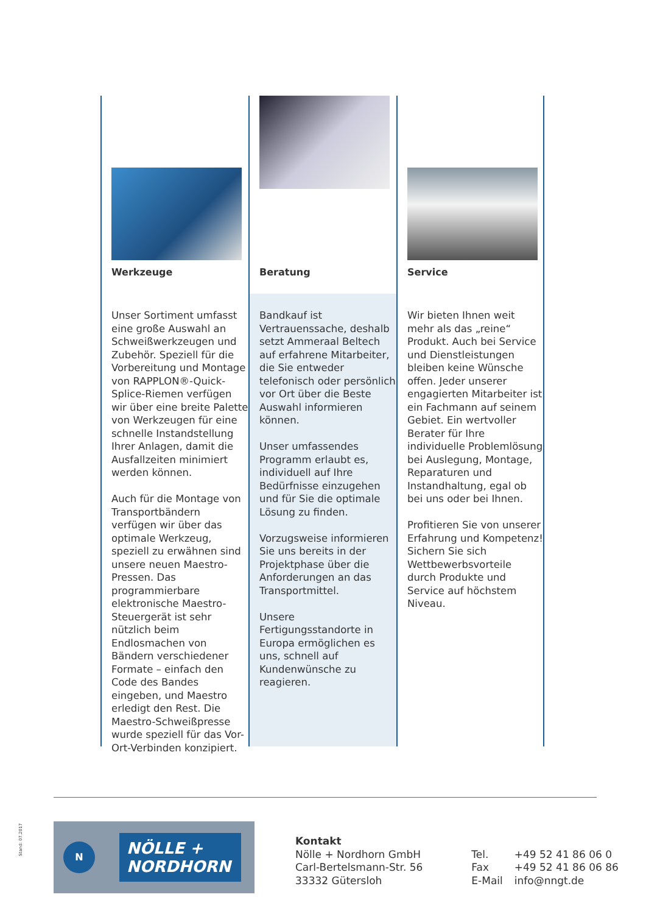Werkzeuge
Unser Sortiment umfasst eine große Auswahl an Schweißwerkzeugen und Zubehör. Speziell für die Vorbereitung und Montage von RAPPLON®-Quick-Splice-Riemen verfügen wir über eine breite Palette von Werkzeugen für eine schnelle Instandstellung Ihrer Anlagen, damit die Ausfallzeiten minimiert werden können.
Auch für die Montage von Transportbändern verfügen wir über das optimale Werkzeug, speziell zu erwähnen sind unsere neuen Maestro-Pressen. Das programmierbare elektronische Maestro-Steuergerät ist sehr nützlich beim Endlosmachen von Bändern verschiedener Formate – einfach den Code des Bandes eingeben, und Maestro erledigt den Rest. Die Maestro-Schweißpresse wurde speziell für das Vor-Ort-Verbinden konzipiert.
Beratung
Bandkauf ist Vertrauenssache, deshalb setzt Ammeraal Beltech auf erfahrene Mitarbeiter, die Sie entweder telefonisch oder persönlich vor Ort über die Beste Auswahl informieren können.
Unser umfassendes Programm erlaubt es, individuell auf Ihre Bedürfnisse einzugehen und für Sie die optimale Lösung zu finden.
Vorzugsweise informieren Sie uns bereits in der Projektphase über die Anforderungen an das Transportmittel.
Unsere Fertigungsstandorte in Europa ermöglichen es uns, schnell auf Kundenwünsche zu reagieren.
Service
Wir bieten Ihnen weit mehr als das „reine“ Produkt. Auch bei Service und Dienstleistungen bleiben keine Wünsche offen. Jeder unserer engagierten Mitarbeiter ist ein Fachmann auf seinem Gebiet. Ein wertvoller Berater für Ihre individuelle Problemlösung bei Auslegung, Montage, Reparaturen und Instandhaltung, egal ob bei uns oder bei Ihnen.
Profitieren Sie von unserer Erfahrung und Kompetenz! Sichern Sie sich Wettbewerbsvorteile durch Produkte und Service auf höchstem Niveau.
Stand: 07.2017
N
NÖLLE +
NORDHORN
Kontakt
Nölle + Nordhorn GmbH
Carl-Bertelsmann-Str. 56
33332 Gütersloh
Tel. +49 52 41 86 06 0
Fax +49 52 41 86 06 86
E-Mail info@nngt.de